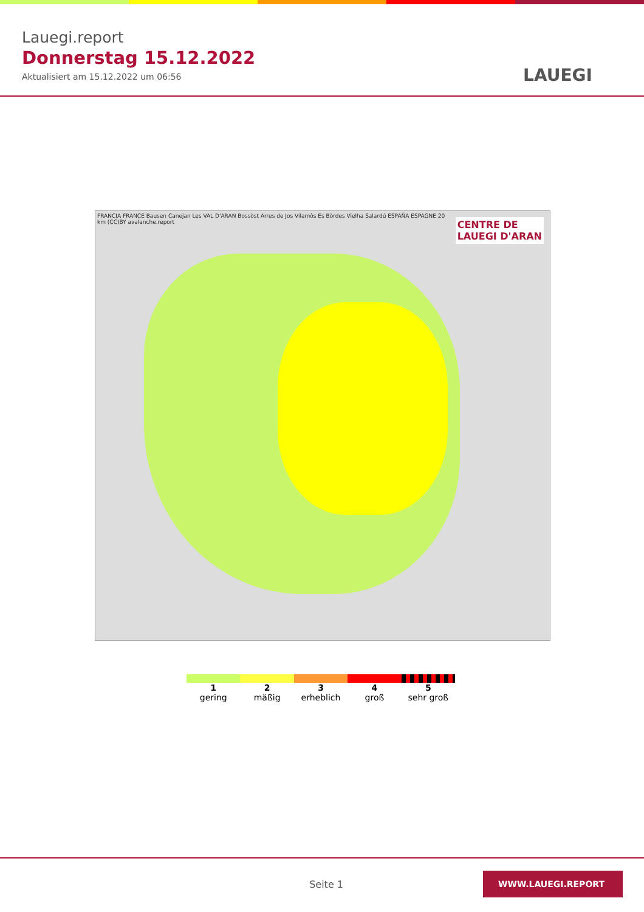Lauegi.report
Donnerstag 15.12.2022
Aktualisiert am 15.12.2022 um 06:56
LAUEGI
CENTRE DE
LAUEGI D'ARAN
FRANCIA FRANCE Bausen Canejan Les VAL D'ARAN Bossòst Arres de Jos Vilamòs Es Bòrdes Vielha Salardú ESPAÑA ESPAGNE 20 km (CC)BY avalanche.report
1
gering
2
mäßig
3
erheblich
4
groß
5
sehr groß
Seite 1
WWW.LAUEGI.REPORT